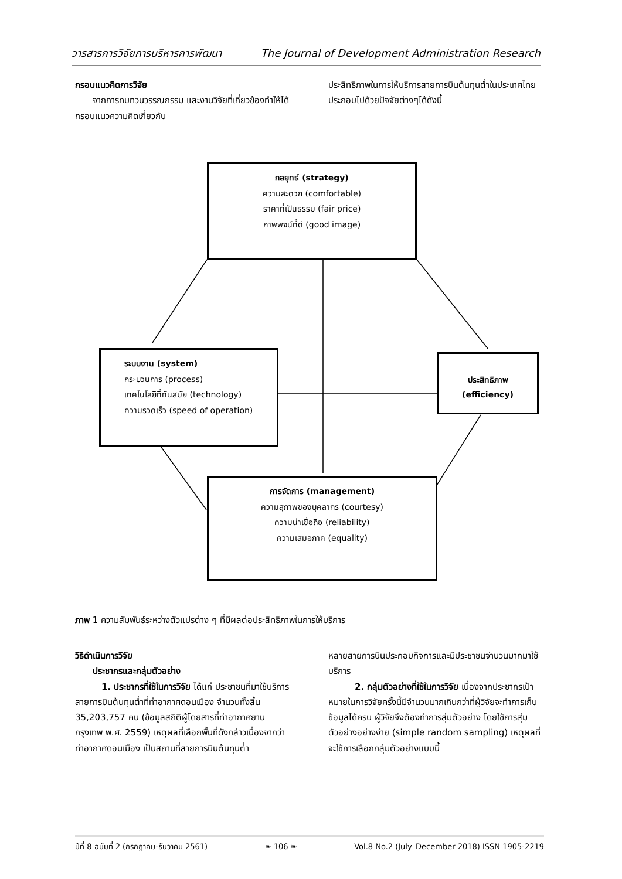วารสารการวิจัยการบริหารการพัฒนา The Journal of Development Administration Research
กรอบแนวคิดการวิจัย
  จากการทบทวนวรรณกรรม และงานวิจัยที่เกี่ยวข้องทำให้ได้กรอบแนวความคิดเกี่ยวกับ
ประสิทธิภาพในการให้บริการสายการบินต้นทุนต่ำในประเทศไทยประกอบไปด้วยปัจจัยต่างๆได้ดังนี้
กลยุทธ์ (strategy)
ความสะดวก (comfortable)
ราคาที่เป็นธรรม (fair price)
ภาพพจน์ที่ดี (good image)
ระบบงาน (system)
กระบวนการ (process)
เทคโนโลยีที่ทันสมัย (technology)
ความรวดเร็ว (speed of operation)
ประสิทธิภาพ
(efficiency)
การจัดการ (management)
ความสุภาพของบุคลากร (courtesy)
ความน่าเชื่อถือ (reliability)
ความเสมอภาค (equality)
ภาพ 1 ความสัมพันธ์ระหว่างตัวแปรต่าง ๆ ที่มีผลต่อประสิทธิภาพในการให้บริการ
วิธีดำเนินการวิจัย
  ประชากรและกลุ่มตัวอย่าง
   1. ประชากรที่ใช้ในการวิจัย ได้แก่ ประชาชนที่มาใช้บริการสายการบินต้นทุนต่ำที่ท่าอากาศดอนเมือง จำนวนทั้งสิ้น 35,203,757 คน (ข้อมูลสถิติผู้โดยสารที่ท่าอากาศยานกรุงเทพ พ.ศ. 2559) เหตุผลที่เลือกพื้นที่ดังกล่าวเนื่องจากว่าท่าอากาศดอนเมือง เป็นสถานที่สายการบินต้นทุนต่ำ
หลายสายการบินประกอบกิจการและมีประชาชนจำนวนมากมาใช้บริการ
   2. กลุ่มตัวอย่างที่ใช้ในการวิจัย เนื่องจากประชากรเป้าหมายในการวิจัยครั้งนี้มีจำนวนมากเกินกว่าที่ผู้วิจัยจะทำการเก็บข้อมูลได้ครบ ผู้วิจัยจึงต้องทำการสุ่มตัวอย่าง โดยใช้การสุ่มตัวอย่างอย่างง่าย (simple random sampling) เหตุผลที่จะใช้การเลือกกลุ่มตัวอย่างแบบนี้
ปีที่ 8 ฉบับที่ 2 (กรกฎาคม-ธันวาคม 2561) ❧ 106 ❧ Vol.8 No.2 (July–December 2018) ISSN 1905-2219